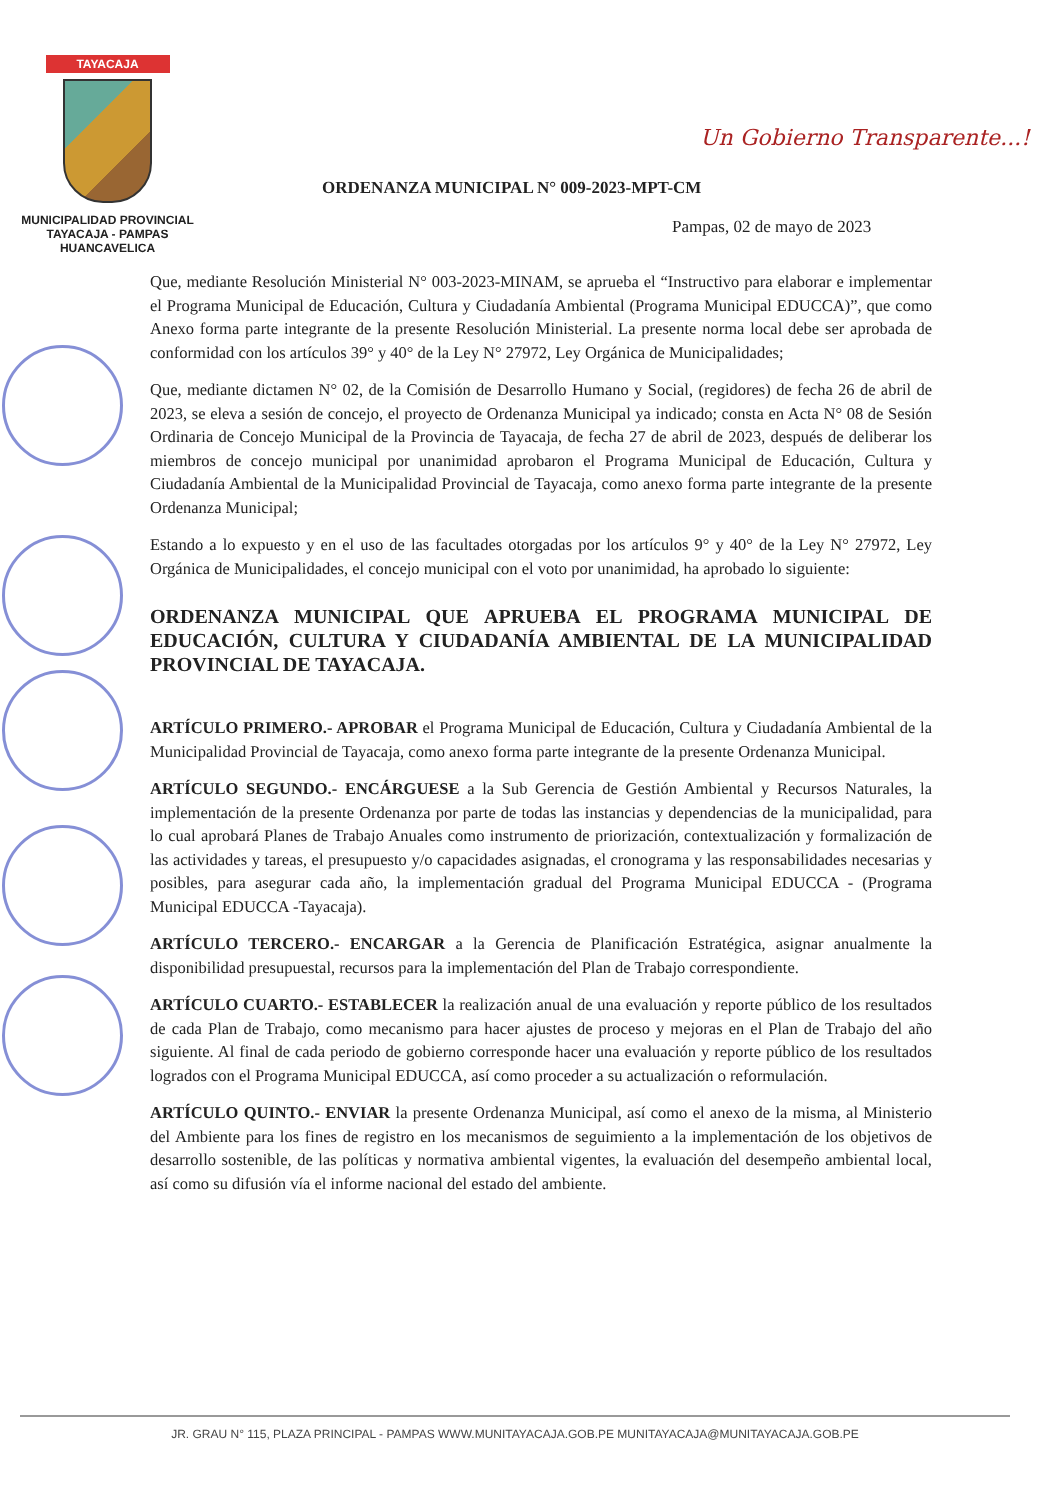TAYACAJA
MUNICIPALIDAD PROVINCIAL
TAYACAJA - PAMPAS
HUANCAVELICA
Un Gobierno Transparente...!
ORDENANZA MUNICIPAL N° 009-2023-MPT-CM
Pampas, 02 de mayo de 2023
Que, mediante Resolución Ministerial N° 003-2023-MINAM, se aprueba el “Instructivo para elaborar e implementar el Programa Municipal de Educación, Cultura y Ciudadanía Ambiental (Programa Municipal EDUCCA)”, que como Anexo forma parte integrante de la presente Resolución Ministerial. La presente norma local debe ser aprobada de conformidad con los artículos 39° y 40° de la Ley N° 27972, Ley Orgánica de Municipalidades;
Que, mediante dictamen N° 02, de la Comisión de Desarrollo Humano y Social, (regidores) de fecha 26 de abril de 2023, se eleva a sesión de concejo, el proyecto de Ordenanza Municipal ya indicado; consta en Acta N° 08 de Sesión Ordinaria de Concejo Municipal de la Provincia de Tayacaja, de fecha 27 de abril de 2023, después de deliberar los miembros de concejo municipal por unanimidad aprobaron el Programa Municipal de Educación, Cultura y Ciudadanía Ambiental de la Municipalidad Provincial de Tayacaja, como anexo forma parte integrante de la presente Ordenanza Municipal;
Estando a lo expuesto y en el uso de las facultades otorgadas por los artículos 9° y 40° de la Ley N° 27972, Ley Orgánica de Municipalidades, el concejo municipal con el voto por unanimidad, ha aprobado lo siguiente:
ORDENANZA MUNICIPAL QUE APRUEBA EL PROGRAMA MUNICIPAL DE EDUCACIÓN, CULTURA Y CIUDADANÍA AMBIENTAL DE LA MUNICIPALIDAD PROVINCIAL DE TAYACAJA.
ARTÍCULO PRIMERO.- APROBAR el Programa Municipal de Educación, Cultura y Ciudadanía Ambiental de la Municipalidad Provincial de Tayacaja, como anexo forma parte integrante de la presente Ordenanza Municipal.
ARTÍCULO SEGUNDO.- ENCÁRGUESE a la Sub Gerencia de Gestión Ambiental y Recursos Naturales, la implementación de la presente Ordenanza por parte de todas las instancias y dependencias de la municipalidad, para lo cual aprobará Planes de Trabajo Anuales como instrumento de priorización, contextualización y formalización de las actividades y tareas, el presupuesto y/o capacidades asignadas, el cronograma y las responsabilidades necesarias y posibles, para asegurar cada año, la implementación gradual del Programa Municipal EDUCCA - (Programa Municipal EDUCCA -Tayacaja).
ARTÍCULO TERCERO.- ENCARGAR a la Gerencia de Planificación Estratégica, asignar anualmente la disponibilidad presupuestal, recursos para la implementación del Plan de Trabajo correspondiente.
ARTÍCULO CUARTO.- ESTABLECER la realización anual de una evaluación y reporte público de los resultados de cada Plan de Trabajo, como mecanismo para hacer ajustes de proceso y mejoras en el Plan de Trabajo del año siguiente. Al final de cada periodo de gobierno corresponde hacer una evaluación y reporte público de los resultados logrados con el Programa Municipal EDUCCA, así como proceder a su actualización o reformulación.
ARTÍCULO QUINTO.- ENVIAR la presente Ordenanza Municipal, así como el anexo de la misma, al Ministerio del Ambiente para los fines de registro en los mecanismos de seguimiento a la implementación de los objetivos de desarrollo sostenible, de las políticas y normativa ambiental vigentes, la evaluación del desempeño ambiental local, así como su difusión vía el informe nacional del estado del ambiente.
JR. GRAU N° 115, PLAZA PRINCIPAL - PAMPAS WWW.MUNITAYACAJA.GOB.PE MUNITAYACAJA@MUNITAYACAJA.GOB.PE